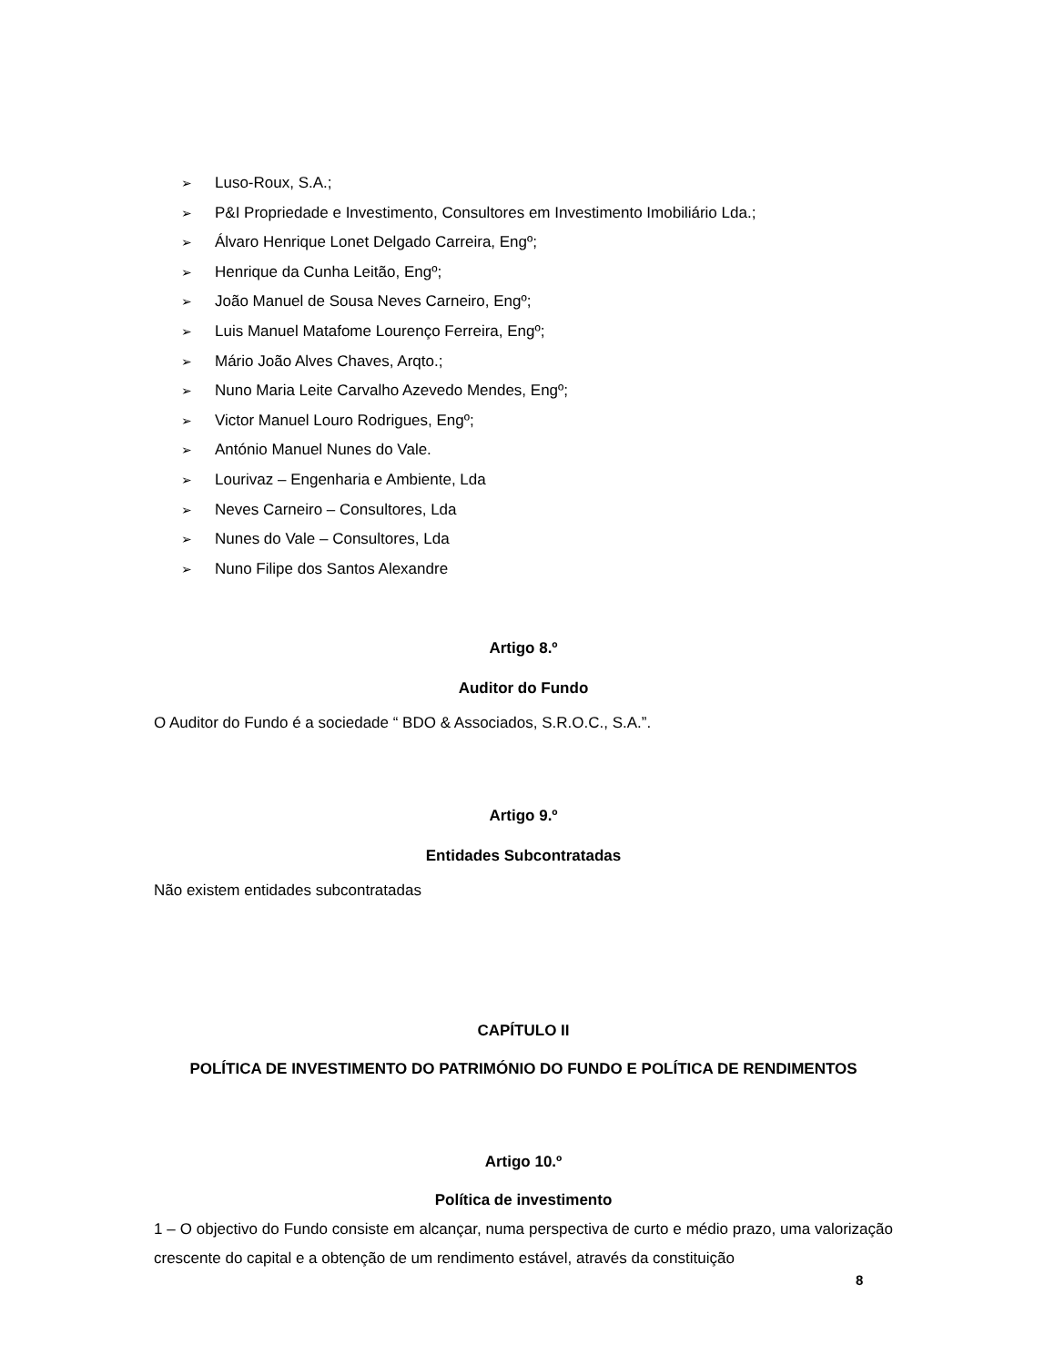➢ Luso-Roux, S.A.;
➢ P&I Propriedade e Investimento, Consultores em Investimento Imobiliário Lda.;
➢ Álvaro Henrique Lonet Delgado Carreira, Engº;
➢ Henrique da Cunha Leitão, Engº;
➢ João Manuel de Sousa Neves Carneiro, Engº;
➢ Luis Manuel Matafome Lourenço Ferreira, Engº;
➢ Mário João Alves Chaves, Arqto.;
➢ Nuno Maria Leite Carvalho Azevedo Mendes, Engº;
➢ Victor Manuel Louro Rodrigues, Engº;
➢ António Manuel Nunes do Vale.
➢ Lourivaz – Engenharia e Ambiente, Lda
➢ Neves Carneiro – Consultores, Lda
➢ Nunes do Vale – Consultores, Lda
➢ Nuno Filipe dos Santos Alexandre
Artigo 8.º
Auditor do Fundo
O Auditor do Fundo é a sociedade “ BDO & Associados, S.R.O.C., S.A.”.
Artigo 9.º
Entidades Subcontratadas
Não existem entidades subcontratadas
CAPÍTULO II
POLÍTICA DE INVESTIMENTO DO PATRIMÓNIO DO FUNDO E POLÍTICA DE RENDIMENTOS
Artigo 10.º
Política de investimento
1 – O objectivo do Fundo consiste em alcançar, numa perspectiva de curto e médio prazo, uma valorização crescente do capital e a obtenção de um rendimento estável, através da constituição
8